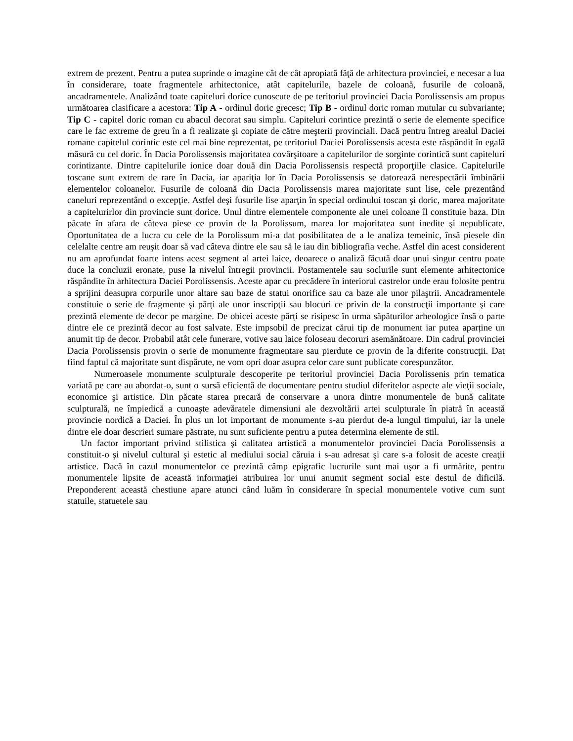extrem de prezent. Pentru a putea suprinde o imagine cât de cât apropiată făţă de arhitectura provinciei, e necesar a lua în considerare, toate fragmentele arhitectonice, atât capitelurile, bazele de coloană, fusurile de coloană, ancadramentele. Analizând toate capiteluri dorice cunoscute de pe teritoriul provinciei Dacia Porolissensis am propus următoarea clasificare a acestora: Tip A - ordinul doric grecesc; Tip B - ordinul doric roman mutular cu subvariante; Tip C - capitel doric roman cu abacul decorat sau simplu. Capiteluri corintice prezintă o serie de elemente specifice care le fac extreme de greu în a fi realizate şi copiate de către meşterii provinciali. Dacă pentru întreg arealul Daciei romane capitelul corintic este cel mai bine reprezentat, pe teritoriul Daciei Porolissensis acesta este răspândit în egală măsură cu cel doric. În Dacia Porolissensis majoritatea covârşitoare a capitelurilor de sorginte corintică sunt capiteluri corintizante. Dintre capitelurile ionice doar două din Dacia Porolissensis respectă proporţiile clasice. Capitelurile toscane sunt extrem de rare în Dacia, iar apariţia lor în Dacia Porolissensis se datorează nerespectării îmbinării elementelor coloanelor. Fusurile de coloană din Dacia Porolissensis marea majoritate sunt lise, cele prezentând caneluri reprezentând o excepţie. Astfel deşi fusurile lise aparţin în special ordinului toscan şi doric, marea majoritate a capitelurirlor din provincie sunt dorice. Unul dintre elementele componente ale unei coloane îl constituie baza. Din păcate în afara de câteva piese ce provin de la Porolissum, marea lor majoritatea sunt inedite şi nepublicate. Oportunitatea de a lucra cu cele de la Porolissum mi-a dat posibilitatea de a le analiza temeinic, însă piesele din celelalte centre am reuşit doar să vad câteva dintre ele sau să le iau din bibliografia veche. Astfel din acest considerent nu am aprofundat foarte intens acest segment al artei laice, deoarece o analiză făcută doar unui singur centru poate duce la concluzii eronate, puse la nivelul întregii provincii. Postamentele sau soclurile sunt elemente arhitectonice răspândite în arhitectura Daciei Porolissensis. Aceste apar cu precădere în interiorul castrelor unde erau folosite pentru a sprijini deasupra corpurile unor altare sau baze de statui onorifice sau ca baze ale unor pilaştrii. Ancadramentele constituie o serie de fragmente şi părți ale unor inscripţii sau blocuri ce privin de la construcţii importante şi care prezintă elemente de decor pe margine. De obicei aceste părți se risipesc în urma săpăturilor arheologice însă o parte dintre ele ce prezintă decor au fost salvate. Este impsobil de precizat cărui tip de monument iar putea aparține un anumit tip de decor. Probabil atât cele funerare, votive sau laice foloseau decoruri asemănătoare. Din cadrul provinciei Dacia Porolissensis provin o serie de monumente fragmentare sau pierdute ce provin de la diferite construcţii. Dat fiind faptul că majoritate sunt dispărute, ne vom opri doar asupra celor care sunt publicate corespunzător.
Numeroasele monumente sculpturale descoperite pe teritoriul provinciei Dacia Porolissenis prin tematica variată pe care au abordat-o, sunt o sursă eficientă de documentare pentru studiul diferitelor aspecte ale vieţii sociale, economice şi artistice. Din păcate starea precară de conservare a unora dintre monumentele de bună calitate sculpturală, ne împiedică a cunoaşte adevăratele dimensiuni ale dezvoltării artei sculpturale în piatră în această provincie nordică a Daciei. În plus un lot important de monumente s-au pierdut de-a lungul timpului, iar la unele dintre ele doar descrieri sumare păstrate, nu sunt suficiente pentru a putea determina elemente de stil.
Un factor important privind stilistica şi calitatea artistică a monumentelor provinciei Dacia Porolissensis a constituit-o şi nivelul cultural şi estetic al mediului social căruia i s-au adresat şi care s-a folosit de aceste creaţii artistice. Dacă în cazul monumentelor ce prezintă câmp epigrafic lucrurile sunt mai uşor a fi urmărite, pentru monumentele lipsite de această informaţiei atribuirea lor unui anumit segment social este destul de dificilă. Preponderent această chestiune apare atunci când luăm în considerare în special monumentele votive cum sunt statuile, statuetele sau